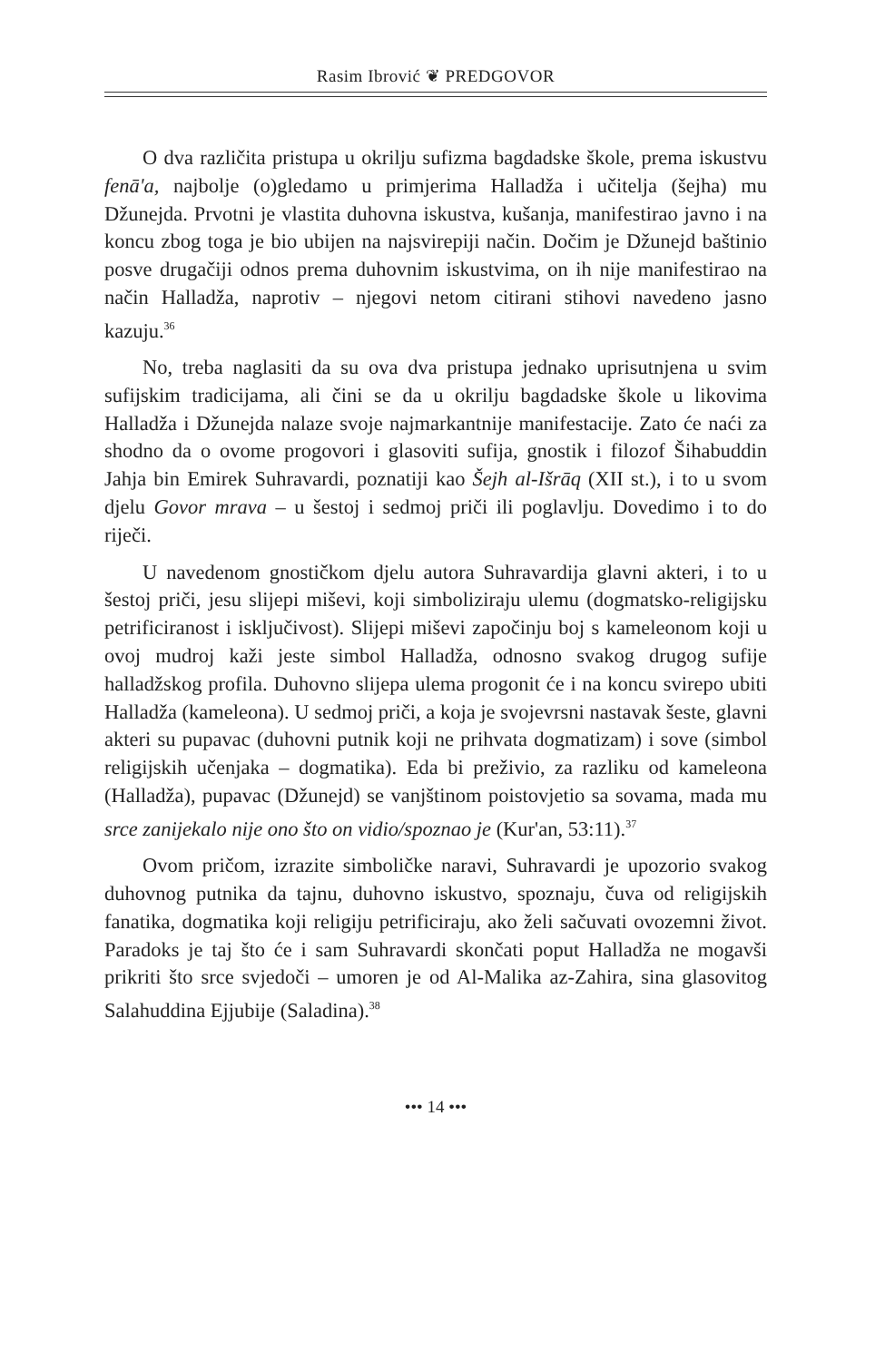Rasim Ibrović ❦ PREDGOVOR
O dva različita pristupa u okrilju sufizma bagdadske škole, prema iskustvu fenā'a, najbolje (o)gledamo u primjerima Halladža i učitelja (šejha) mu Džunejda. Prvotni je vlastita duhovna iskustva, kušanja, manifestirao javno i na koncu zbog toga je bio ubijen na najsvirepiji način. Dočim je Džunejd baštinio posve drugačiji odnos prema duhovnim iskustvima, on ih nije manifestirao na način Halladža, naprotiv – njegovi netom citirani stihovi navedeno jasno kazuju.<sup>36</sup>
No, treba naglasiti da su ova dva pristupa jednako uprisutnjena u svim sufijskim tradicijama, ali čini se da u okrilju bagdadske škole u likovima Halladža i Džunejda nalaze svoje najmarkantnije manifestacije. Zato će naći za shodno da o ovome progovori i glasoviti sufija, gnostik i filozof Šihabuddin Jahja bin Emirek Suhravardi, poznatiji kao Šejh al-Išrāq (XII st.), i to u svom djelu Govor mrava – u šestoj i sedmoj priči ili poglavlju. Dovedimo i to do riječi.
U navedenom gnostičkom djelu autora Suhravardija glavni akteri, i to u šestoj priči, jesu slijepi miševi, koji simboliziraju ulemu (dogmatsko-religijsku petrificiranost i isključivost). Slijepi miševi započinju boj s kameleonom koji u ovoj mudroj kaži jeste simbol Halladža, odnosno svakog drugog sufije halladžskog profila. Duhovno slijepa ulema progonit će i na koncu svirepo ubiti Halladža (kameleona). U sedmoj priči, a koja je svojevrsni nastavak šeste, glavni akteri su pupavac (duhovni putnik koji ne prihvata dogmatizam) i sove (simbol religijskih učenjaka – dogmatika). Eda bi preživio, za razliku od kameleona (Halladža), pupavac (Džunejd) se vanjštinom poistovjetio sa sovama, mada mu srce zanijekalo nije ono što on vidio/spoznao je (Kur'an, 53:11).<sup>37</sup>
Ovom pričom, izrazite simboličke naravi, Suhravardi je upozorio svakog duhovnog putnika da tajnu, duhovno iskustvo, spoznaju, čuva od religijskih fanatika, dogmatika koji religiju petrificiraju, ako želi sačuvati ovozemni život. Paradoks je taj što će i sam Suhravardi skončati poput Halladža ne mogavši prikriti što srce svjedoči – umoren je od Al-Malika az-Zahira, sina glasovitog Salahuddina Ejjubije (Saladina).<sup>38</sup>
••• 14 •••